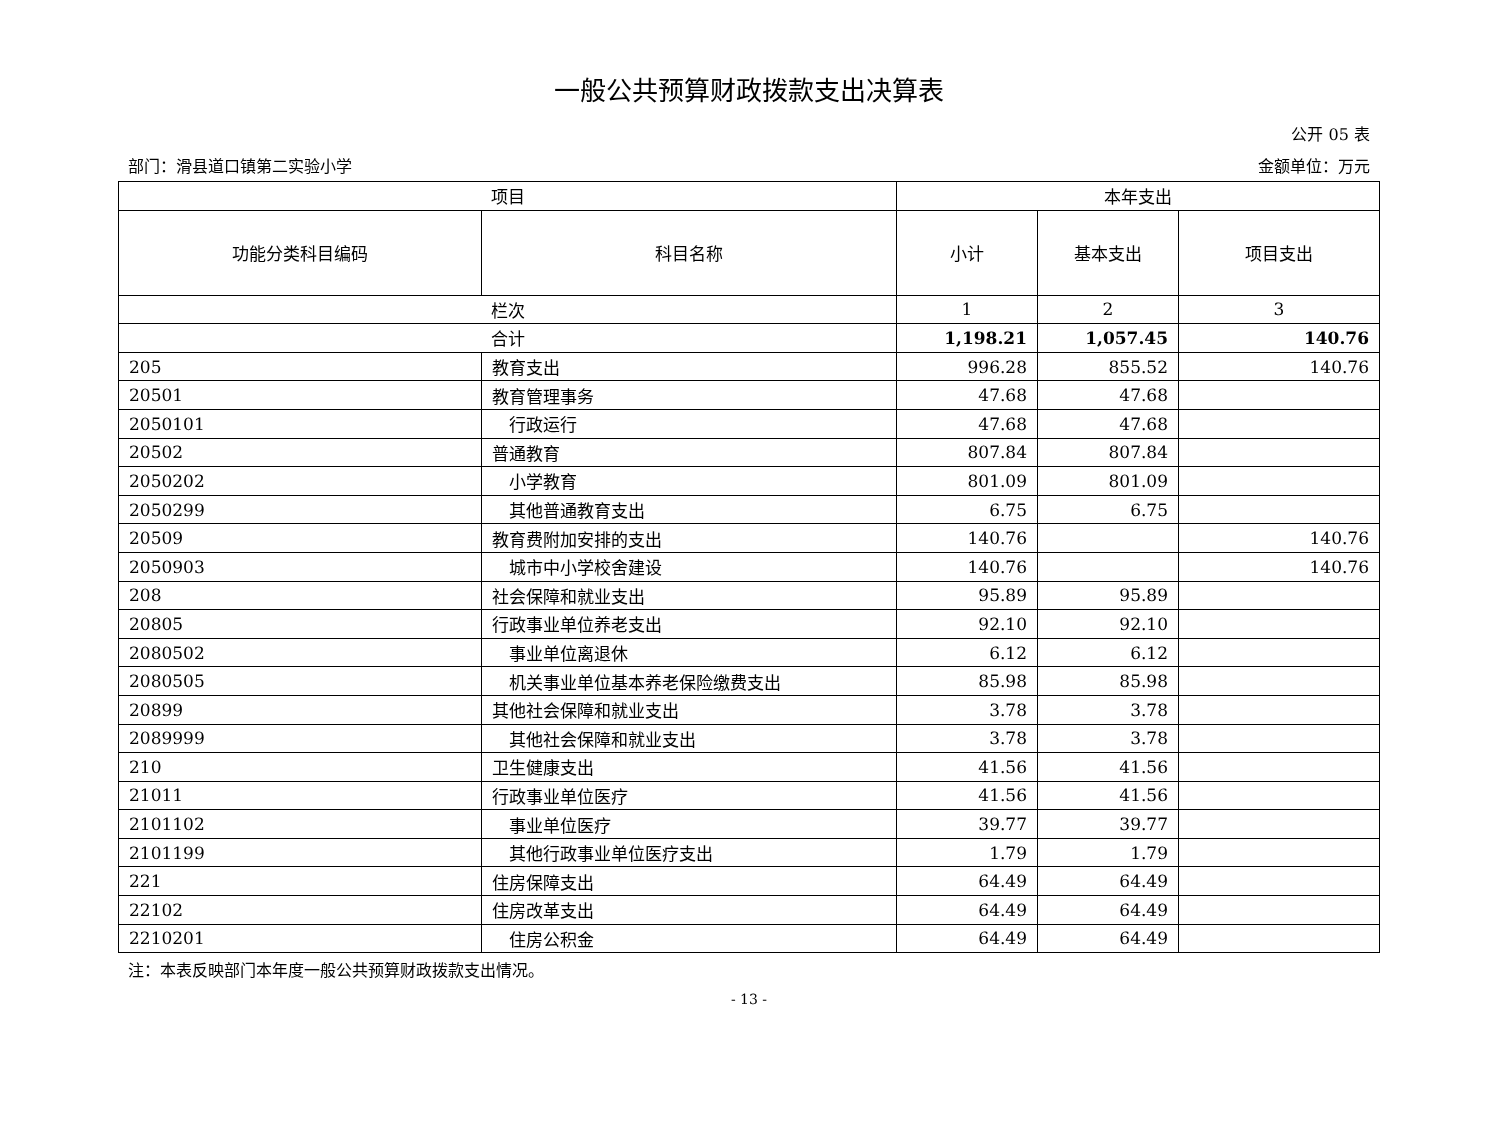一般公共预算财政拨款支出决算表
公开 05 表
部门：滑县道口镇第二实验小学 金额单位：万元
| 项目 | | 本年支出 | | |
| --- | --- | --- | --- | --- |
| 功能分类科目编码 | 科目名称 | 小计 | 基本支出 | 项目支出 |
| 栏次 | | 1 | 2 | 3 |
| 合计 | | 1,198.21 | 1,057.45 | 140.76 |
| 205 | 教育支出 | 996.28 | 855.52 | 140.76 |
| 20501 | 教育管理事务 | 47.68 | 47.68 | |
| 2050101 | 行政运行 | 47.68 | 47.68 | |
| 20502 | 普通教育 | 807.84 | 807.84 | |
| 2050202 | 小学教育 | 801.09 | 801.09 | |
| 2050299 | 其他普通教育支出 | 6.75 | 6.75 | |
| 20509 | 教育费附加安排的支出 | 140.76 | | 140.76 |
| 2050903 | 城市中小学校舍建设 | 140.76 | | 140.76 |
| 208 | 社会保障和就业支出 | 95.89 | 95.89 | |
| 20805 | 行政事业单位养老支出 | 92.10 | 92.10 | |
| 2080502 | 事业单位离退休 | 6.12 | 6.12 | |
| 2080505 | 机关事业单位基本养老保险缴费支出 | 85.98 | 85.98 | |
| 20899 | 其他社会保障和就业支出 | 3.78 | 3.78 | |
| 2089999 | 其他社会保障和就业支出 | 3.78 | 3.78 | |
| 210 | 卫生健康支出 | 41.56 | 41.56 | |
| 21011 | 行政事业单位医疗 | 41.56 | 41.56 | |
| 2101102 | 事业单位医疗 | 39.77 | 39.77 | |
| 2101199 | 其他行政事业单位医疗支出 | 1.79 | 1.79 | |
| 221 | 住房保障支出 | 64.49 | 64.49 | |
| 22102 | 住房改革支出 | 64.49 | 64.49 | |
| 2210201 | 住房公积金 | 64.49 | 64.49 | |
注：本表反映部门本年度一般公共预算财政拨款支出情况。
- 13 -